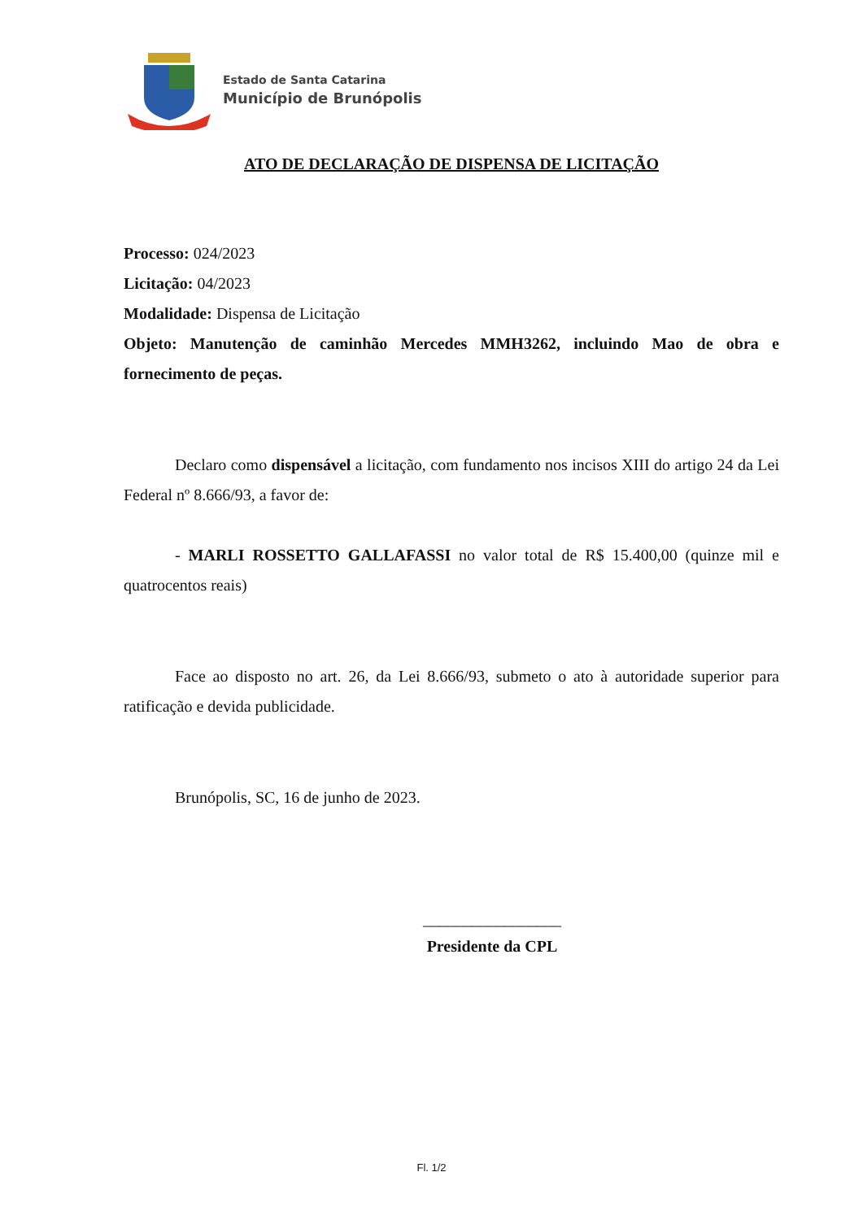Estado de Santa Catarina
Município de Brunópolis
ATO DE DECLARAÇÃO DE DISPENSA DE LICITAÇÃO
Processo: 024/2023
Licitação: 04/2023
Modalidade: Dispensa de Licitação
Objeto: Manutenção de caminhão Mercedes MMH3262, incluindo Mao de obra e fornecimento de peças.
Declaro como dispensável a licitação, com fundamento nos incisos XIII do artigo 24 da Lei Federal nº 8.666/93, a favor de:
- MARLI ROSSETTO GALLAFASSI no valor total de R$ 15.400,00 (quinze mil e quatrocentos reais)
Face ao disposto no art. 26, da Lei 8.666/93, submeto o ato à autoridade superior para ratificação e devida publicidade.
Brunópolis, SC, 16 de junho de 2023.
_________________
Presidente da CPL
Fl. 1/2